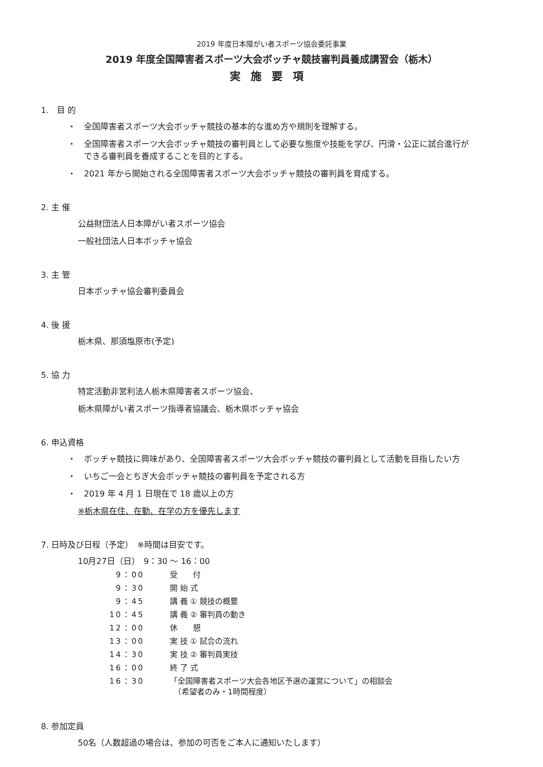2019 年度日本障がい者スポーツ協会委託事業
2019 年度全国障害者スポーツ大会ボッチャ競技審判員養成講習会（栃木）
実施要項
1.　目 的
・　全国障害者スポーツ大会ボッチャ競技の基本的な進め方や規則を理解する。
・　全国障害者スポーツ大会ボッチャ競技の審判員として必要な態度や技能を学び、円滑・公正に試合進行が
　　できる審判員を養成することを目的とする。
・　2021 年から開始される全国障害者スポーツ大会ボッチャ競技の審判員を育成する。
2. 主 催
公益財団法人日本障がい者スポーツ協会
一般社団法人日本ボッチャ協会
3. 主 管
日本ボッチャ協会審判委員会
4. 後 援
栃木県、那須塩原市(予定)
5. 協 力
特定活動非営利法人栃木県障害者スポーツ協会、
栃木県障がい者スポーツ指導者協議会、栃木県ボッチャ協会
6. 申込資格
・　ボッチャ競技に興味があり、全国障害者スポーツ大会ボッチャ競技の審判員として活動を目指したい方
・　いちご一会とちぎ大会ボッチャ競技の審判員を予定される方
・　2019 年 4 月 1 日現在で 18 歳以上の方
※栃木県在住、在勤、在学の方を優先します
7. 日時及び日程（予定）　※時間は目安です。
10月27日（日）　9：30 ～ 16：00
| 9：00 | 受 付 |
| 9：30 | 開 始 式 |
| 9：45 | 講 義 ① 競技の概要 |
| 10：45 | 講 義 ② 審判員の動き |
| 12：00 | 休 憩 |
| 13：00 | 実 技 ① 試合の流れ |
| 14：30 | 実 技 ② 審判員実技 |
| 16：00 | 終 了 式 |
| 16：30 | 「全国障害者スポーツ大会各地区予選の運営について」の相談会 （希望者のみ・1時間程度） |
8. 参加定員
50名（人数超過の場合は、参加の可否をご本人に通知いたします）